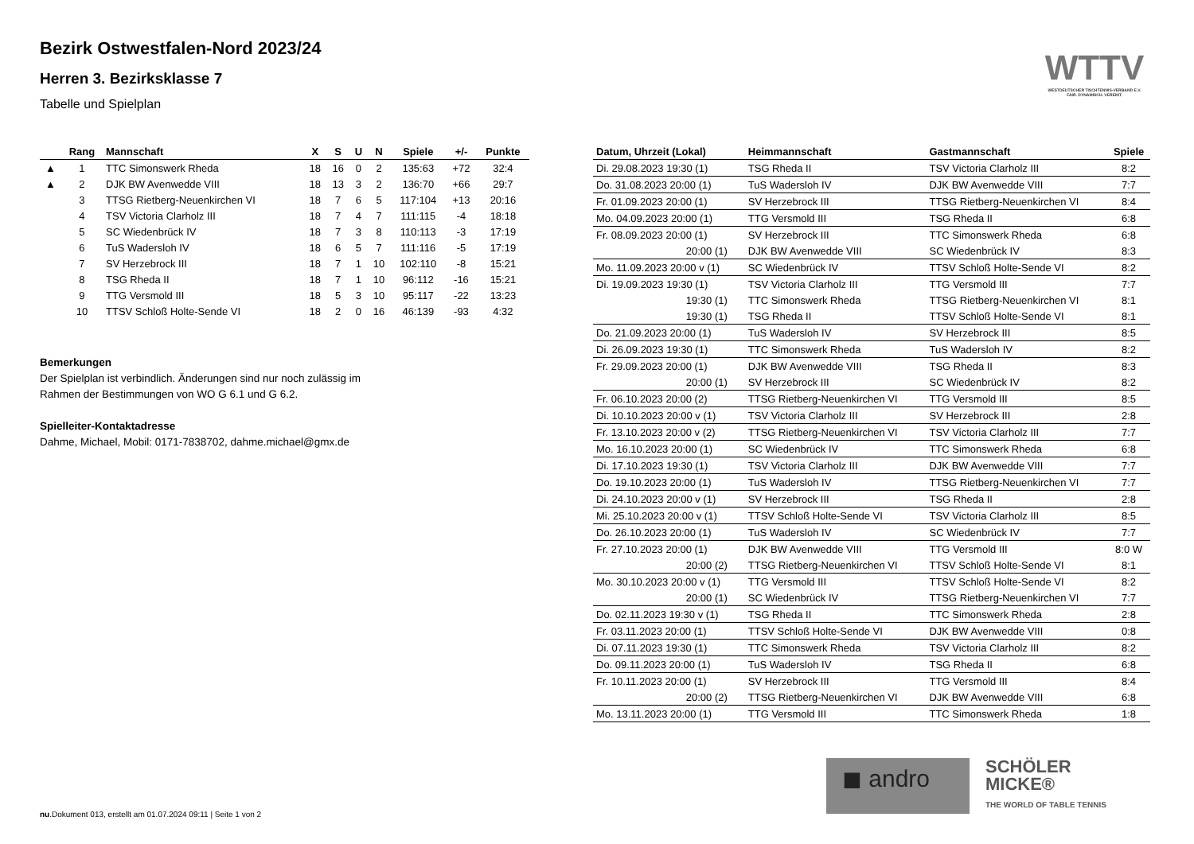Bezirk Ostwestfalen-Nord 2023/24
Herren 3. Bezirksklasse 7
Tabelle und Spielplan
WTTV
WESTDEUTSCHER TISCHTENNIS-VERBAND E.V. FAIR. DYNAMISCH. VEREINT.
| | Rang | Mannschaft | X | S | U | N | Spiele | +/- | Punkte |
| --- | --- | --- | --- | --- | --- | --- | --- | --- | --- |
| ▲ | 1 | TTC Simonswerk Rheda | 18 | 16 | 0 | 2 | 135:63 | +72 | 32:4 |
| ▲ | 2 | DJK BW Avenwedde VIII | 18 | 13 | 3 | 2 | 136:70 | +66 | 29:7 |
| | 3 | TTSG Rietberg-Neuenkirchen VI | 18 | 7 | 6 | 5 | 117:104 | +13 | 20:16 |
| | 4 | TSV Victoria Clarholz III | 18 | 7 | 4 | 7 | 111:115 | -4 | 18:18 |
| | 5 | SC Wiedenbrück IV | 18 | 7 | 3 | 8 | 110:113 | -3 | 17:19 |
| | 6 | TuS Wadersloh IV | 18 | 6 | 5 | 7 | 111:116 | -5 | 17:19 |
| | 7 | SV Herzebrock III | 18 | 7 | 1 | 10 | 102:110 | -8 | 15:21 |
| | 8 | TSG Rheda II | 18 | 7 | 1 | 10 | 96:112 | -16 | 15:21 |
| | 9 | TTG Versmold III | 18 | 5 | 3 | 10 | 95:117 | -22 | 13:23 |
| | 10 | TTSV Schloß Holte-Sende VI | 18 | 2 | 0 | 16 | 46:139 | -93 | 4:32 |
Bemerkungen
Der Spielplan ist verbindlich. Änderungen sind nur noch zulässig im
Rahmen der Bestimmungen von WO G 6.1 und G 6.2.
Spielleiter-Kontaktadresse
Dahme, Michael, Mobil: 0171-7838702, dahme.michael@gmx.de
| Datum, Uhrzeit (Lokal) | Heimmannschaft | Gastmannschaft | Spiele |
| --- | --- | --- | --- |
| Di. 29.08.2023 19:30 (1) | TSG Rheda II | TSV Victoria Clarholz III | 8:2 |
| Do. 31.08.2023 20:00 (1) | TuS Wadersloh IV | DJK BW Avenwedde VIII | 7:7 |
| Fr. 01.09.2023 20:00 (1) | SV Herzebrock III | TTSG Rietberg-Neuenkirchen VI | 8:4 |
| Mo. 04.09.2023 20:00 (1) | TTG Versmold III | TSG Rheda II | 6:8 |
| Fr. 08.09.2023 20:00 (1) | SV Herzebrock III | TTC Simonswerk Rheda | 6:8 |
| 20:00 (1) | DJK BW Avenwedde VIII | SC Wiedenbrück IV | 8:3 |
| Mo. 11.09.2023 20:00 v (1) | SC Wiedenbrück IV | TTSV Schloß Holte-Sende VI | 8:2 |
| Di. 19.09.2023 19:30 (1) | TSV Victoria Clarholz III | TTG Versmold III | 7:7 |
| 19:30 (1) | TTC Simonswerk Rheda | TTSG Rietberg-Neuenkirchen VI | 8:1 |
| 19:30 (1) | TSG Rheda II | TTSV Schloß Holte-Sende VI | 8:1 |
| Do. 21.09.2023 20:00 (1) | TuS Wadersloh IV | SV Herzebrock III | 8:5 |
| Di. 26.09.2023 19:30 (1) | TTC Simonswerk Rheda | TuS Wadersloh IV | 8:2 |
| Fr. 29.09.2023 20:00 (1) | DJK BW Avenwedde VIII | TSG Rheda II | 8:3 |
| 20:00 (1) | SV Herzebrock III | SC Wiedenbrück IV | 8:2 |
| Fr. 06.10.2023 20:00 (2) | TTSG Rietberg-Neuenkirchen VI | TTG Versmold III | 8:5 |
| Di. 10.10.2023 20:00 v (1) | TSV Victoria Clarholz III | SV Herzebrock III | 2:8 |
| Fr. 13.10.2023 20:00 v (2) | TTSG Rietberg-Neuenkirchen VI | TSV Victoria Clarholz III | 7:7 |
| Mo. 16.10.2023 20:00 (1) | SC Wiedenbrück IV | TTC Simonswerk Rheda | 6:8 |
| Di. 17.10.2023 19:30 (1) | TSV Victoria Clarholz III | DJK BW Avenwedde VIII | 7:7 |
| Do. 19.10.2023 20:00 (1) | TuS Wadersloh IV | TTSG Rietberg-Neuenkirchen VI | 7:7 |
| Di. 24.10.2023 20:00 v (1) | SV Herzebrock III | TSG Rheda II | 2:8 |
| Mi. 25.10.2023 20:00 v (1) | TTSV Schloß Holte-Sende VI | TSV Victoria Clarholz III | 8:5 |
| Do. 26.10.2023 20:00 (1) | TuS Wadersloh IV | SC Wiedenbrück IV | 7:7 |
| Fr. 27.10.2023 20:00 (1) | DJK BW Avenwedde VIII | TTG Versmold III | 8:0 W |
| 20:00 (2) | TTSG Rietberg-Neuenkirchen VI | TTSV Schloß Holte-Sende VI | 8:1 |
| Mo. 30.10.2023 20:00 v (1) | TTG Versmold III | TTSV Schloß Holte-Sende VI | 8:2 |
| 20:00 (1) | SC Wiedenbrück IV | TTSG Rietberg-Neuenkirchen VI | 7:7 |
| Do. 02.11.2023 19:30 v (1) | TSG Rheda II | TTC Simonswerk Rheda | 2:8 |
| Fr. 03.11.2023 20:00 (1) | TTSV Schloß Holte-Sende VI | DJK BW Avenwedde VIII | 0:8 |
| Di. 07.11.2023 19:30 (1) | TTC Simonswerk Rheda | TSV Victoria Clarholz III | 8:2 |
| Do. 09.11.2023 20:00 (1) | TuS Wadersloh IV | TSG Rheda II | 6:8 |
| Fr. 10.11.2023 20:00 (1) | SV Herzebrock III | TTG Versmold III | 8:4 |
| 20:00 (2) | TTSG Rietberg-Neuenkirchen VI | DJK BW Avenwedde VIII | 6:8 |
| Mo. 13.11.2023 20:00 (1) | TTG Versmold III | TTC Simonswerk Rheda | 1:8 |
◼ andro
SCHÖLER
MICKE®
THE WORLD OF TABLE TENNIS
nu.Dokument 013, erstellt am 01.07.2024 09:11 | Seite 1 von 2